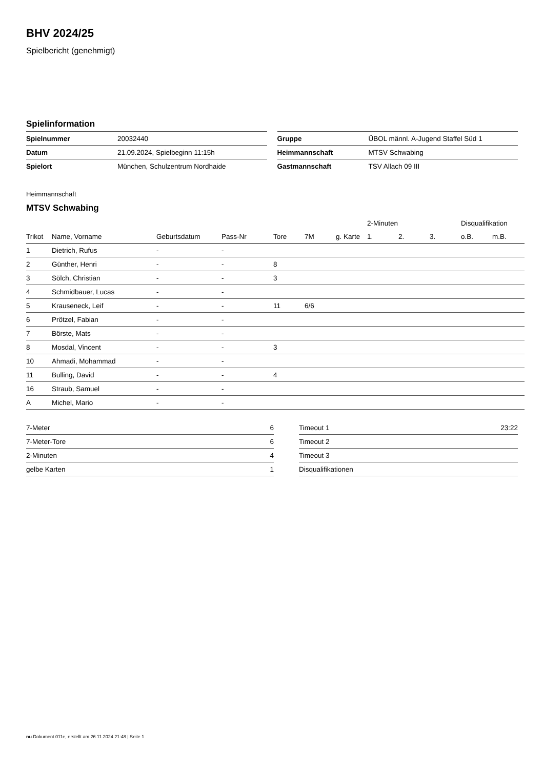BHV 2024/25
Spielbericht (genehmigt)
Spielinformation
| Spielnummer | 20032440 |
| Datum | 21.09.2024, Spielbeginn 11:15h |
| Spielort | München, Schulzentrum Nordhaide |
| Gruppe | ÜBOL männl. A-Jugend Staffel Süd 1 |
| Heimmannschaft | MTSV Schwabing |
| Gastmannschaft | TSV Allach 09 III |
Heimmannschaft
MTSV Schwabing
| | | | | | | | 2-Minuten | | | Disqualifikation | |
| --- | --- | --- | --- | --- | --- | --- | --- | --- | --- | --- | --- |
| Trikot | Name, Vorname | Geburtsdatum | Pass-Nr | Tore | 7M | g. Karte | 1. | 2. | 3. | o.B. | m.B. |
| 1 | Dietrich, Rufus | - | - | | | | | | | | |
| 2 | Günther, Henri | - | - | 8 | | | | | | | |
| 3 | Sölch, Christian | - | - | 3 | | | | | | | |
| 4 | Schmidbauer, Lucas | - | - | | | | | | | | |
| 5 | Krauseneck, Leif | - | - | 11 | 6/6 | | | | | | |
| 6 | Prötzel, Fabian | - | - | | | | | | | | |
| 7 | Börste, Mats | - | - | | | | | | | | |
| 8 | Mosdal, Vincent | - | - | 3 | | | | | | | |
| 10 | Ahmadi, Mohammad | - | - | | | | | | | | |
| 11 | Bulling, David | - | - | 4 | | | | | | | |
| 16 | Straub, Samuel | - | - | | | | | | | | |
| A | Michel, Mario | - | - | | | | | | | | |
| 7-Meter | 6 |
| 7-Meter-Tore | 6 |
| 2-Minuten | 4 |
| gelbe Karten | 1 |
| Timeout 1 | 23:22 |
| Timeout 2 | |
| Timeout 3 | |
| Disqualifikationen | |
nu.Dokument 011e, erstellt am 26.11.2024 21:48 | Seite 1